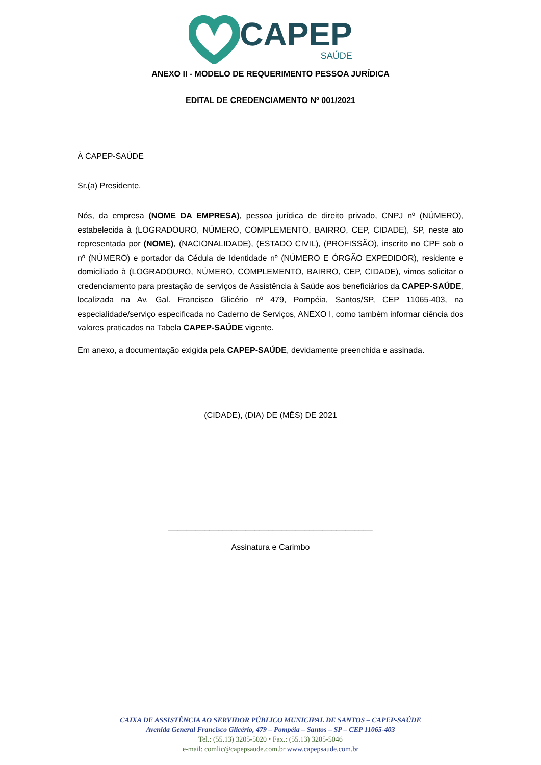CAPEP
SAÚDE
ANEXO II - MODELO DE REQUERIMENTO PESSOA JURÍDICA
EDITAL DE CREDENCIAMENTO Nº 001/2021
À CAPEP-SAÚDE
Sr.(a) Presidente,
Nós, da empresa (NOME DA EMPRESA), pessoa jurídica de direito privado, CNPJ nº (NÚMERO), estabelecida à (LOGRADOURO, NÚMERO, COMPLEMENTO, BAIRRO, CEP, CIDADE), SP, neste ato representada por (NOME), (NACIONALIDADE), (ESTADO CIVIL), (PROFISSÃO), inscrito no CPF sob o nº (NÚMERO) e portador da Cédula de Identidade nº (NÚMERO E ÓRGÃO EXPEDIDOR), residente e domiciliado à (LOGRADOURO, NÚMERO, COMPLEMENTO, BAIRRO, CEP, CIDADE), vimos solicitar o credenciamento para prestação de serviços de Assistência à Saúde aos beneficiários da CAPEP-SAÚDE, localizada na Av. Gal. Francisco Glicério nº 479, Pompéia, Santos/SP, CEP 11065-403, na especialidade/serviço especificada no Caderno de Serviços, ANEXO I, como também informar ciência dos valores praticados na Tabela CAPEP-SAÚDE vigente.
Em anexo, a documentação exigida pela CAPEP-SAÚDE, devidamente preenchida e assinada.
(CIDADE), (DIA) DE (MÊS) DE 2021
_____________________________________________
Assinatura e Carimbo
CAIXA DE ASSISTÊNCIA AO SERVIDOR PÚBLICO MUNICIPAL DE SANTOS – CAPEP-SAÚDE
Avenida General Francisco Glicério, 479 – Pompéia – Santos – SP – CEP 11065-403
Tel.: (55.13) 3205-5020 • Fax.: (55.13) 3205-5046
e-mail: comlic@capepsaude.com.br www.capepsaude.com.br